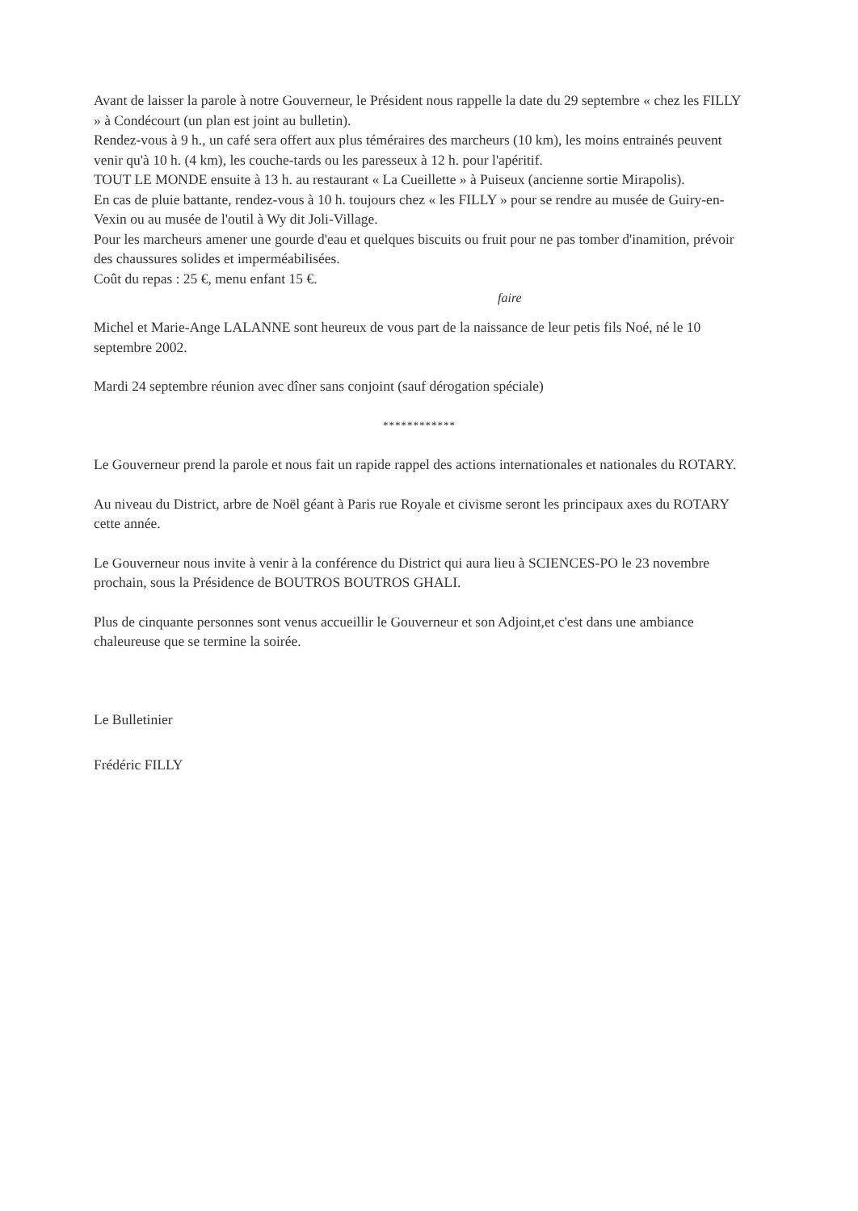Avant de laisser la parole à notre Gouverneur, le Président nous rappelle la date du 29 septembre « chez les FILLY » à Condécourt (un plan est joint au bulletin).
Rendez-vous à 9 h., un café sera offert aux plus téméraires des marcheurs (10 km), les moins entrainés peuvent venir qu'à 10 h. (4 km), les couche-tards ou les paresseux à 12 h. pour l'apéritif.
TOUT LE MONDE ensuite à 13 h. au restaurant « La Cueillette » à Puiseux (ancienne sortie Mirapolis).
En cas de pluie battante, rendez-vous à 10 h. toujours chez « les FILLY » pour se rendre au musée de Guiry-en-Vexin ou au musée de l'outil à Wy dit Joli-Village.
Pour les marcheurs amener une gourde d'eau et quelques biscuits ou fruit pour ne pas tomber d'inamition, prévoir des chaussures solides et imperméabilisées.
Coût du repas : 25 €, menu enfant 15 €.
faire
Michel et Marie-Ange LALANNE sont heureux de vous part de la naissance de leur petis fils Noé, né le 10 septembre 2002.
Mardi 24 septembre réunion avec dîner sans conjoint (sauf dérogation spéciale)
************
Le Gouverneur prend la parole et nous fait un rapide rappel des actions internationales et nationales du ROTARY.
Au niveau du District, arbre de Noël géant à Paris rue Royale et civisme seront les principaux axes du ROTARY cette année.
Le Gouverneur nous invite à venir à la conférence du District qui aura lieu à SCIENCES-PO le 23 novembre prochain, sous la Présidence de BOUTROS BOUTROS GHALI.
Plus de cinquante personnes sont venus accueillir le Gouverneur et son Adjoint,et c'est dans une ambiance chaleureuse que se termine la soirée.
Le Bulletinier
Frédéric FILLY